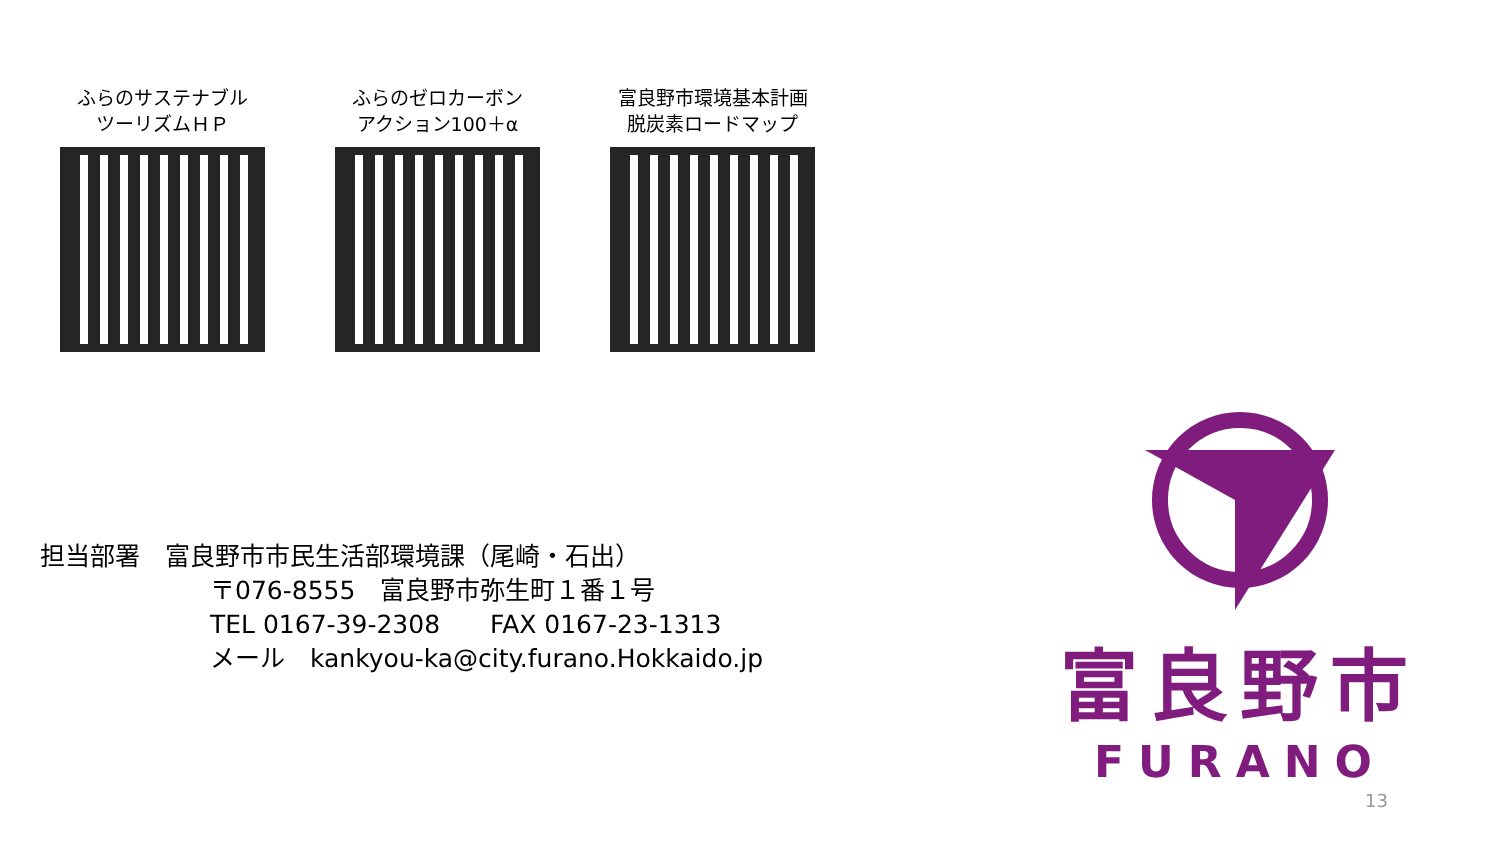ふらのサステナブル
ツーリズムＨＰ
ふらのゼロカーボン
アクション100＋α
富良野市環境基本計画
脱炭素ロードマップ
担当部署　富良野市市民生活部環境課（尾崎・石出）
〒076-8555　富良野市弥生町１番１号
TEL 0167-39-2308　　FAX 0167-23-1313
メール　kankyou-ka@city.furano.Hokkaido.jp
富良野市
FURANO
13